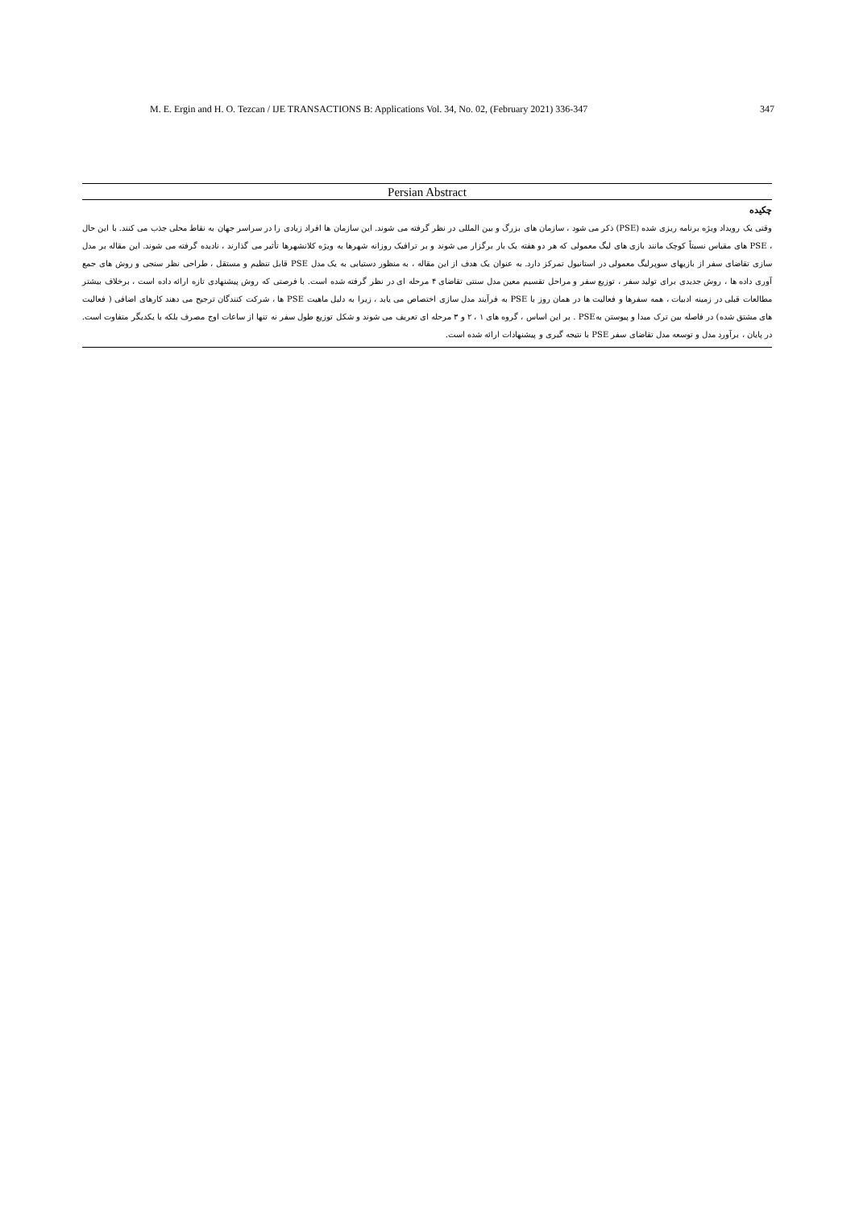M. E. Ergin and H. O. Tezcan / IJE TRANSACTIONS B: Applications Vol. 34, No. 02, (February 2021) 336-347 347
Persian Abstract
چکیده
وقتی یک رویداد ویژه برنامه ریزی شده (PSE) ذکر می شود ، سازمان های بزرگ و بین المللی در نظر گرفته می شوند. این سازمان ها افراد زیادی را در سراسر جهان به نقاط محلی جذب می کنند. با این حال ، PSE های مقیاس نسبتاً کوچک مانند بازی های لیگ معمولی که هر دو هفته یک بار برگزار می شوند و بر ترافیک روزانه شهرها به ویژه کلانشهرها تأثیر می گذارند ، نادیده گرفته می شوند. این مقاله بر مدل سازی تقاضای سفر از بازیهای سوپرلیگ معمولی در استانبول تمرکز دارد. به عنوان یک هدف از این مقاله ، به منظور دستیابی به یک مدل PSE قابل تنظیم و مستقل ، طراحی نظر سنجی و روش های جمع آوری داده ها ، روش جدیدی برای تولید سفر ، توزیع سفر و مراحل تقسیم معین مدل سنتی تقاضای ۴ مرحله ای در نظر گرفته شده است. با فرصتی که روش پیشنهادی تازه ارائه داده است ، برخلاف بیشتر مطالعات قبلی در زمینه ادبیات ، همه سفرها و فعالیت ها در همان روز با PSE به فرآیند مدل سازی اختصاص می یابد ، زیرا به دلیل ماهیت PSE ها ، شرکت کنندگان ترجیح می دهند کارهای اضافی ( فعالیت های مشتق شده) در فاصله بین ترک مبدا و پیوستن بهPSE . بر این اساس ، گروه های ۱ ، ۲ و ۳ مرحله ای تعریف می شوند و شکل توزیع طول سفر نه تنها از ساعات اوج مصرف بلکه با یکدیگر متفاوت است. در پایان ، برآورد مدل و توسعه مدل تقاضای سفر PSE با نتیجه گیری و پیشنهادات ارائه شده است.